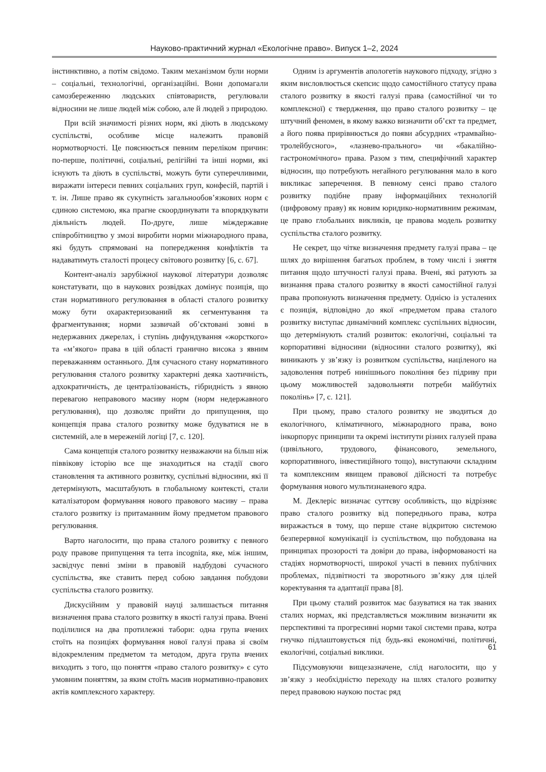Науково-практичний журнал «Екологічне право». Випуск 1–2, 2024
інстинктивно, а потім свідомо. Таким механізмом були норми – соціальні, технологічні, організаційні. Вони допомагали самозбереженню людських співтовариств, регулювали відносини не лише людей між собою, але й людей з природою.
При всій значимості різних норм, які діють в людському суспільстві, особливе місце належить правовій нормотворчості. Це пояснюється певним переліком причин: по-перше, політичні, соціальні, релігійні та інші норми, які існують та діють в суспільстві, можуть бути суперечливими, виражати інтереси певних соціальних груп, конфесій, партій і т. ін. Лише право як сукупність загальнообов’язкових норм є єдиною системою, яка прагне скоординувати та впорядкувати діяльність людей. По-друге, лише міждержавне співробітництво у змозі виробити норми міжнародного права, які будуть спрямовані на попередження конфліктів та надаватимуть сталості процесу світового розвитку [6, с. 67].
Контент-аналіз зарубіжної наукової літератури дозволяє констатувати, що в наукових розвідках домінує позиція, що стан нормативного регулювання в області сталого розвитку можу бути охарактеризований як сегментування та фрагментування; норми зазвичай об’єктовані зовні в недержавних джерелах, і ступінь дифундування «жорсткого» та «м’якого» права в цій області гранично висока з явним переважанням останнього. Для сучасного стану нормативного регулювання сталого розвитку характерні деяка хаотичність, адхократичність, де централізованість, гібридність з явною перевагою неправового масиву норм (норм недержавного регулювання), що дозволяє прийти до припущення, що концепція права сталого розвитку може будуватися не в системній, але в мереженій логіці [7, с. 120].
Сама концепція сталого розвитку незважаючи на більш ніж піввікову історію все ще знаходиться на стадії свого становлення та активного розвитку, суспільні відносини, які її детермінують, масштабують в глобальному контексті, стали каталізатором формування нового правового масиву – права сталого розвитку із притаманним йому предметом правового регулювання.
Варто наголосити, що права сталого розвитку є певного роду правове припущення та terra incognita, яке, між іншим, засвідчує певні зміни в правовій надбудові сучасного суспільства, яке ставить перед собою завдання побудови суспільства сталого розвитку.
Дискусійним у правовій науці залишається питання визначення права сталого розвитку в якості галузі права. Вчені поділилися на два протилежні табори: одна група вчених стоїть на позиціях формування нової галузі права зі своїм відокремленим предметом та методом, друга група вчених виходить з того, що поняття «право сталого розвитку» є суто умовним поняттям, за яким стоїть масив нормативно-правових актів комплексного характеру.
Одним із аргументів апологетів наукового підходу, згідно з яким висловлюється скепсис щодо самостійного статусу права сталого розвитку в якості галузі права (самостійної чи то комплексної) є твердження, що право сталого розвитку – це штучний феномен, в якому важко визначити об’єкт та предмет, а його поява прирівнюється до появи абсурдних «трамвайно-тролейбусного», «лазнево-прального» чи «бакалійно-гастрономічного» права. Разом з тим, специфічний характер відносин, що потребують негайного регулювання мало в кого викликає заперечення. В певному сенсі право сталого розвитку подібне праву інформаційних технологій (цифровому праву) як новим юридико-нормативним режимам, це право глобальних викликів, це правова модель розвитку суспільства сталого розвитку.
Не секрет, що чітке визначення предмету галузі права – це шлях до вирішення багатьох проблем, в тому числі і зняття питання щодо штучності галузі права. Вчені, які ратують за визнання права сталого розвитку в якості самостійної галузі права пропонують визначення предмету. Однією із усталених є позиція, відповідно до якої «предметом права сталого розвитку виступає динамічний комплекс суспільних відносин, що детермінують сталий розвиток: екологічні, соціальні та корпоративні відносини (відносини сталого розвитку), які виникають у зв’язку із розвитком суспільства, націленого на задоволення потреб нинішнього покоління без підриву при цьому можливостей задовольняти потреби майбутніх поколінь» [7, с. 121].
При цьому, право сталого розвитку не зводиться до екологічного, кліматичного, міжнародного права, воно інкорпорує принципи та окремі інститути різних галузей права (цивільного, трудового, фінансового, земельного, корпоративного, інвестиційного тощо), виступаючи складним та комплексним явищем правової дійсності та потребує формування нового мультизнаневого ядра.
М. Деклеріс визначає суттєву особливість, що відрізняє право сталого розвитку від попереднього права, котра виражається в тому, що перше стане відкритою системою безперервної комунікації із суспільством, що побудована на принципах прозорості та довіри до права, інформованості на стадіях нормотворчості, широкої участі в певних публічних проблемах, підзвітності та зворотнього зв’язку для цілей коректування та адаптації права [8].
При цьому сталий розвиток має базуватися на так званих сталих нормах, які представляється можливим визначити як перспективні та прогресивні норми такої системи права, котра гнучко підлаштовується під будь-які економічні, політичні, екологічні, соціальні виклики.
Підсумовуючи вищезазначене, слід наголосити, що у зв’язку з необхідністю переходу на шлях сталого розвитку перед правовою наукою постає ряд
61